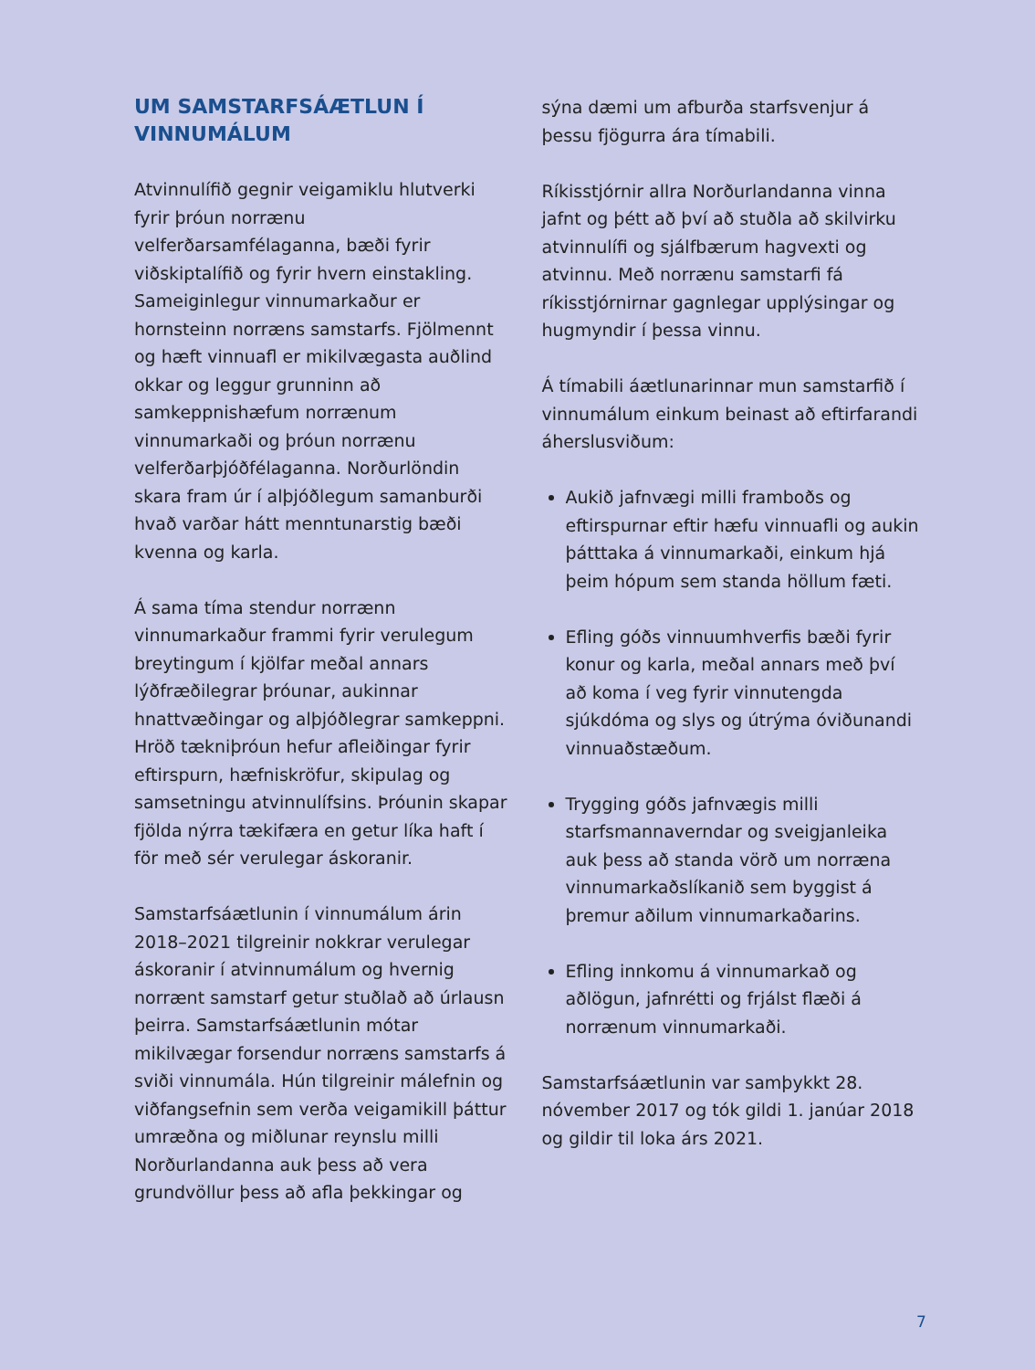UM SAMSTARFSÁÆTLUN Í VINNUMÁLUM
Atvinnulífið gegnir veigamiklu hlutverki fyrir þróun norrænu velferðarsamfélaganna, bæði fyrir viðskiptalífið og fyrir hvern einstakling. Sameiginlegur vinnumarkaður er hornsteinn norræns samstarfs. Fjölmennt og hæft vinnuafl er mikilvægasta auðlind okkar og leggur grunninn að samkeppnishæfum norrænum vinnumarkaði og þróun norrænu velferðarþjóðfélaganna. Norðurlöndin skara fram úr í alþjóðlegum samanburði hvað varðar hátt menntunarstig bæði kvenna og karla.
Á sama tíma stendur norrænn vinnumarkaður frammi fyrir verulegum breytingum í kjölfar meðal annars lýðfræðilegrar þróunar, aukinnar hnattvæðingar og alþjóðlegrar samkeppni. Hröð tækniþróun hefur afleiðingar fyrir eftirspurn, hæfniskröfur, skipulag og samsetningu atvinnulífsins. Þróunin skapar fjölda nýrra tækifæra en getur líka haft í för með sér verulegar áskoranir.
Samstarfsáætlunin í vinnumálum árin 2018–2021 tilgreinir nokkrar verulegar áskoranir í atvinnumálum og hvernig norrænt samstarf getur stuðlað að úrlausn þeirra. Samstarfsáætlunin mótar mikilvægar forsendur norræns samstarfs á sviði vinnumála. Hún tilgreinir málefnin og viðfangsefnin sem verða veigamikill þáttur umræðna og miðlunar reynslu milli Norðurlandanna auk þess að vera grundvöllur þess að afla þekkingar og
sýna dæmi um afburða starfsvenjur á þessu fjögurra ára tímabili.
Ríkisstjórnir allra Norðurlandanna vinna jafnt og þétt að því að stuðla að skilvirku atvinnulífi og sjálfbærum hagvexti og atvinnu. Með norrænu samstarfi fá ríkisstjórnirnar gagnlegar upplýsingar og hugmyndir í þessa vinnu.
Á tímabili áætlunarinnar mun samstarfið í vinnumálum einkum beinast að eftirfarandi áherslusviðum:
Aukið jafnvægi milli framboðs og eftirspurnar eftir hæfu vinnuafli og aukin þátttaka á vinnumarkaði, einkum hjá þeim hópum sem standa höllum fæti.
Efling góðs vinnuumhverfis bæði fyrir konur og karla, meðal annars með því að koma í veg fyrir vinnutengda sjúkdóma og slys og útrýma óviðunandi vinnuaðstæðum.
Trygging góðs jafnvægis milli starfsmannaverndar og sveigjanleika auk þess að standa vörð um norræna vinnumarkaðslíkanið sem byggist á þremur aðilum vinnumarkaðarins.
Efling innkomu á vinnumarkað og aðlögun, jafnrétti og frjálst flæði á norrænum vinnumarkaði.
Samstarfsáætlunin var samþykkt 28. nóvember 2017 og tók gildi 1. janúar 2018 og gildir til loka árs 2021.
7